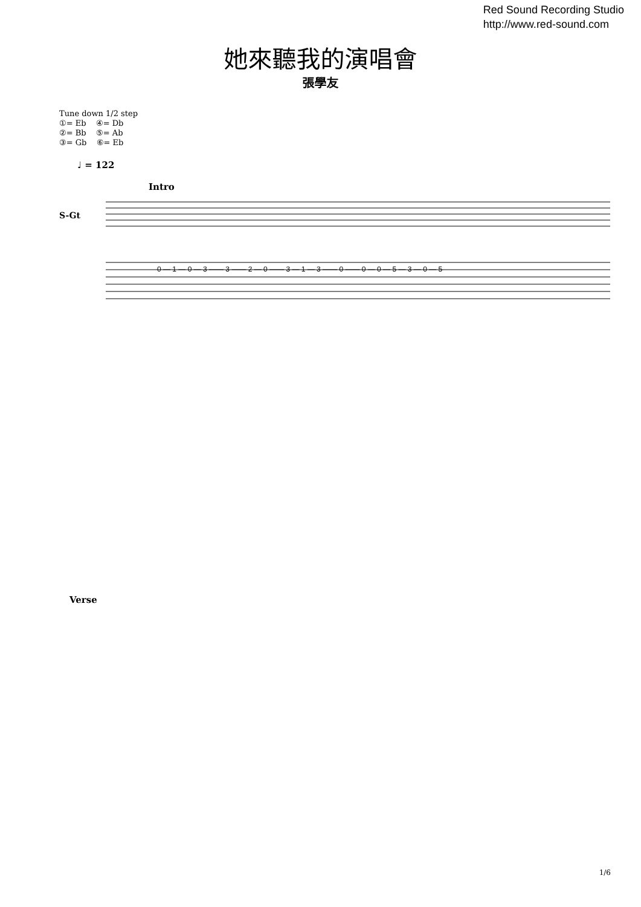Red Sound Recording Studio
http://www.red-sound.com
她來聽我的演唱會
張學友
Tune down 1/2 step
①= Eb ④= Db
②= Bb ⑤= Ab
③= Gb ⑥= Eb
♩ = 122
Intro
S-Gt
0 — 1 — 0 — 3 —— 3 —— 2 — 0 —— 3 — 1 — 3 —— 0 —— 0 — 0 — 5 — 3 — 0 — 5
Verse
1/6